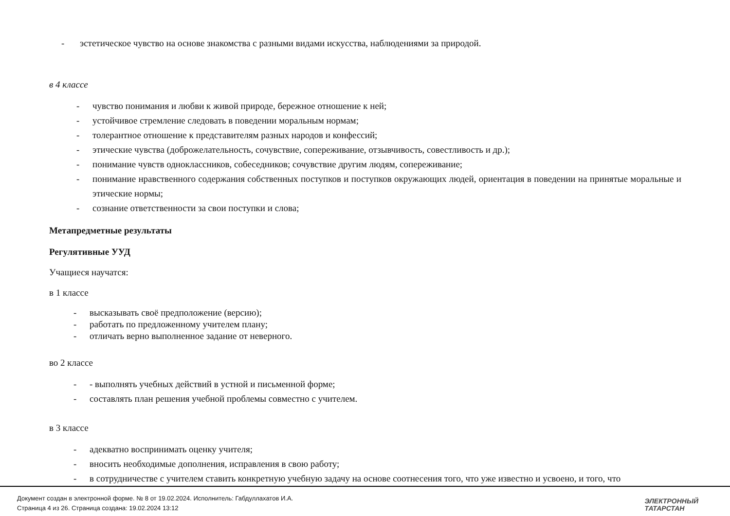- эстетическое чувство на основе знакомства с разными видами искусства, наблюдениями за природой.
в 4 классе
- чувство понимания и любви к живой природе, бережное отношение к ней;
- устойчивое стремление следовать в поведении моральным нормам;
- толерантное отношение к представителям разных народов и конфессий;
- этические чувства (доброжелательность, сочувствие, сопереживание, отзывчивость, совестливость и др.);
- понимание чувств одноклассников, собеседников; сочувствие другим людям, сопереживание;
- понимание нравственного содержания собственных поступков и поступков окружающих людей, ориентация в поведении на принятые моральные и этические нормы;
- сознание ответственности за свои поступки и слова;
Метапредметные результаты
Регулятивные УУД
Учащиеся научатся:
в 1 классе
- высказывать своё предположение (версию);
- работать по предложенному учителем плану;
- отличать верно выполненное задание от неверного.
во 2 классе
- - выполнять учебных действий в устной и письменной форме;
- составлять план решения учебной проблемы совместно с учителем.
в 3 классе
- адекватно воспринимать оценку учителя;
- вносить необходимые дополнения, исправления в свою работу;
- в сотрудничестве с учителем ставить конкретную учебную задачу на основе соотнесения того, что уже известно и усвоено, и того, что
Документ создан в электронной форме. № 8 от 19.02.2024. Исполнитель: Габдуллахатов И.А.
Страница 4 из 26. Страница создана: 19.02.2024 13:12
ЭЛЕКТРОННЫЙ
ТАТАРСТАН